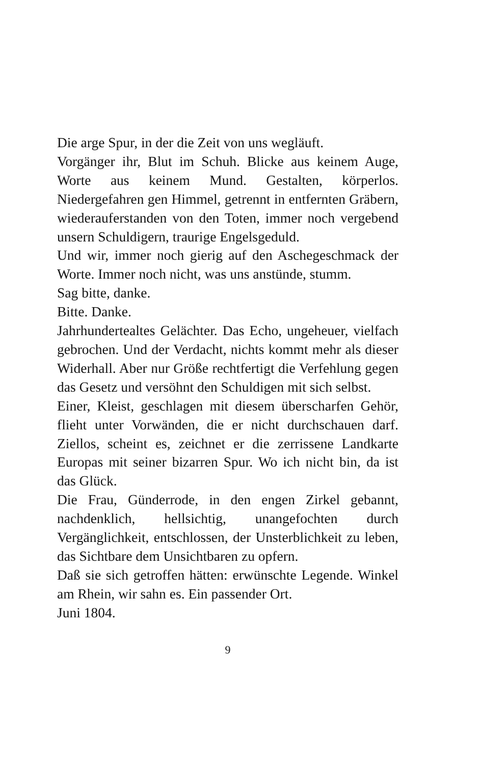Die arge Spur, in der die Zeit von uns wegläuft.
Vorgänger ihr, Blut im Schuh. Blicke aus keinem Auge, Worte aus keinem Mund. Gestalten, körperlos. Niedergefahren gen Himmel, getrennt in entfernten Gräbern, wiederauferstanden von den Toten, immer noch vergebend unsern Schuldigern, traurige Engelsgeduld.
Und wir, immer noch gierig auf den Aschegeschmack der Worte. Immer noch nicht, was uns anstünde, stumm.
Sag bitte, danke.
Bitte. Danke.
Jahrhundertealtes Gelächter. Das Echo, ungeheuer, vielfach gebrochen. Und der Verdacht, nichts kommt mehr als dieser Widerhall. Aber nur Größe rechtfertigt die Verfehlung gegen das Gesetz und versöhnt den Schuldigen mit sich selbst.
Einer, Kleist, geschlagen mit diesem überscharfen Gehör, flieht unter Vorwänden, die er nicht durchschauen darf. Ziellos, scheint es, zeichnet er die zerrissene Landkarte Europas mit seiner bizarren Spur. Wo ich nicht bin, da ist das Glück.
Die Frau, Günderrode, in den engen Zirkel gebannt, nachdenklich, hellsichtig, unangefochten durch Vergänglichkeit, entschlossen, der Unsterblichkeit zu leben, das Sichtbare dem Unsichtbaren zu opfern.
Daß sie sich getroffen hätten: erwünschte Legende. Winkel am Rhein, wir sahn es. Ein passender Ort.
Juni 1804.
9